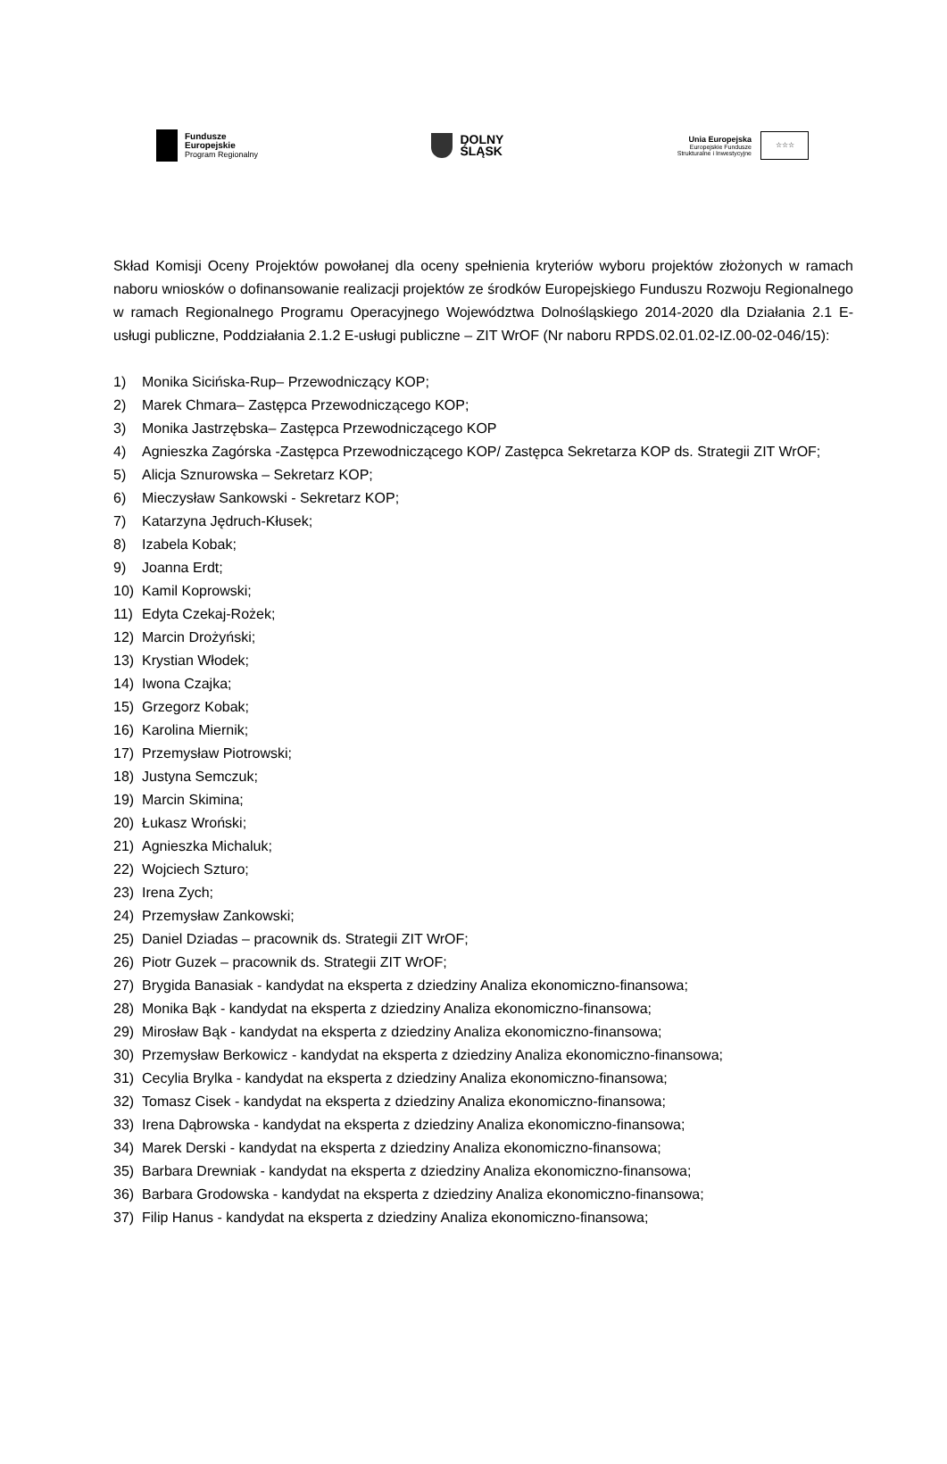Fundusze
Europejskie
Program Regionalny
DOLNY
ŚLĄSK
Unia Europejska
Europejskie Fundusze
Strukturalne i Inwestycyjne
☆☆☆
Skład Komisji Oceny Projektów powołanej dla oceny spełnienia kryteriów wyboru projektów złożonych w ramach naboru wniosków o dofinansowanie realizacji projektów ze środków Europejskiego Funduszu Rozwoju Regionalnego w ramach Regionalnego Programu Operacyjnego Województwa Dolnośląskiego 2014-2020 dla Działania 2.1 E-usługi publiczne, Poddziałania 2.1.2 E-usługi publiczne – ZIT WrOF (Nr naboru RPDS.02.01.02-IZ.00-02-046/15):
1) Monika Sicińska-Rup– Przewodniczący KOP;
2) Marek Chmara– Zastępca Przewodniczącego KOP;
3) Monika Jastrzębska– Zastępca Przewodniczącego KOP
4) Agnieszka Zagórska -Zastępca Przewodniczącego KOP/ Zastępca Sekretarza KOP ds. Strategii ZIT WrOF;
5) Alicja Sznurowska – Sekretarz KOP;
6) Mieczysław Sankowski - Sekretarz KOP;
7) Katarzyna Jędruch-Kłusek;
8) Izabela Kobak;
9) Joanna Erdt;
10) Kamil Koprowski;
11) Edyta Czekaj-Rożek;
12) Marcin Drożyński;
13) Krystian Włodek;
14) Iwona Czajka;
15) Grzegorz Kobak;
16) Karolina Miernik;
17) Przemysław Piotrowski;
18) Justyna Semczuk;
19) Marcin Skimina;
20) Łukasz Wroński;
21) Agnieszka Michaluk;
22) Wojciech Szturo;
23) Irena Zych;
24) Przemysław Zankowski;
25) Daniel Dziadas – pracownik ds. Strategii ZIT WrOF;
26) Piotr Guzek – pracownik ds. Strategii ZIT WrOF;
27) Brygida Banasiak - kandydat na eksperta z dziedziny Analiza ekonomiczno-finansowa;
28) Monika Bąk - kandydat na eksperta z dziedziny Analiza ekonomiczno-finansowa;
29) Mirosław Bąk - kandydat na eksperta z dziedziny Analiza ekonomiczno-finansowa;
30) Przemysław Berkowicz - kandydat na eksperta z dziedziny Analiza ekonomiczno-finansowa;
31) Cecylia Brylka - kandydat na eksperta z dziedziny Analiza ekonomiczno-finansowa;
32) Tomasz Cisek - kandydat na eksperta z dziedziny Analiza ekonomiczno-finansowa;
33) Irena Dąbrowska - kandydat na eksperta z dziedziny Analiza ekonomiczno-finansowa;
34) Marek Derski - kandydat na eksperta z dziedziny Analiza ekonomiczno-finansowa;
35) Barbara Drewniak - kandydat na eksperta z dziedziny Analiza ekonomiczno-finansowa;
36) Barbara Grodowska - kandydat na eksperta z dziedziny Analiza ekonomiczno-finansowa;
37) Filip Hanus - kandydat na eksperta z dziedziny Analiza ekonomiczno-finansowa;